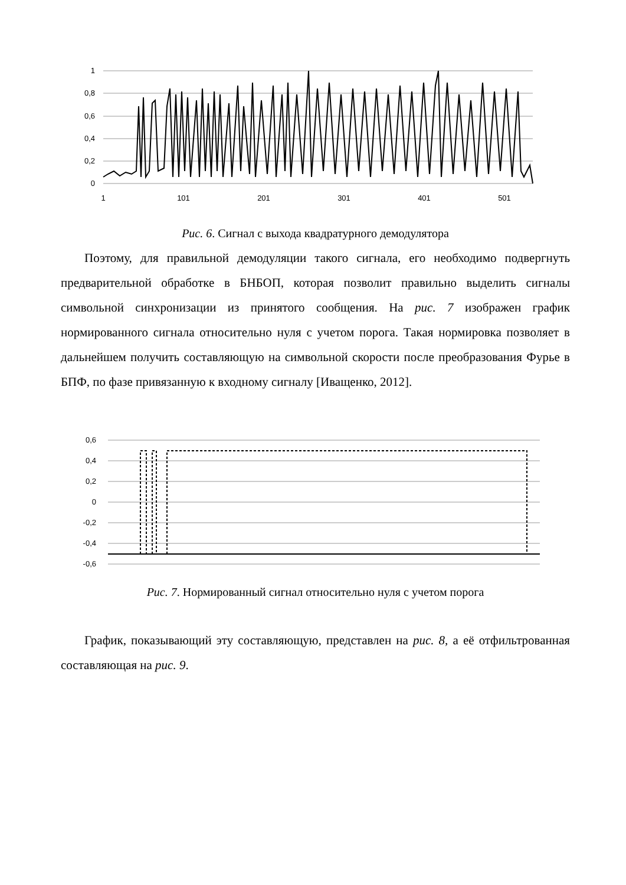1
0,8
0,6
0,4
0,2
0
1
101
201
301
401
501
Рис. 6. Сигнал с выхода квадратурного демодулятора
Поэтому, для правильной демодуляции такого сигнала, его необходимо подвергнуть предварительной обработке в БНБОП, которая позволит правильно выделить сигналы символьной синхронизации из принятого сообщения. На рис. 7 изображен график нормированного сигнала относительно нуля с учетом порога. Такая нормировка позволяет в дальнейшем получить составляющую на символьной скорости после преобразования Фурье в БПФ, по фазе привязанную к входному сигналу [Иващенко, 2012].
0,6
0,4
0,2
0
-0,2
-0,4
-0,6
Рис. 7. Нормированный сигнал относительно нуля с учетом порога
График, показывающий эту составляющую, представлен на рис. 8, а её отфильтрованная составляющая на рис. 9.